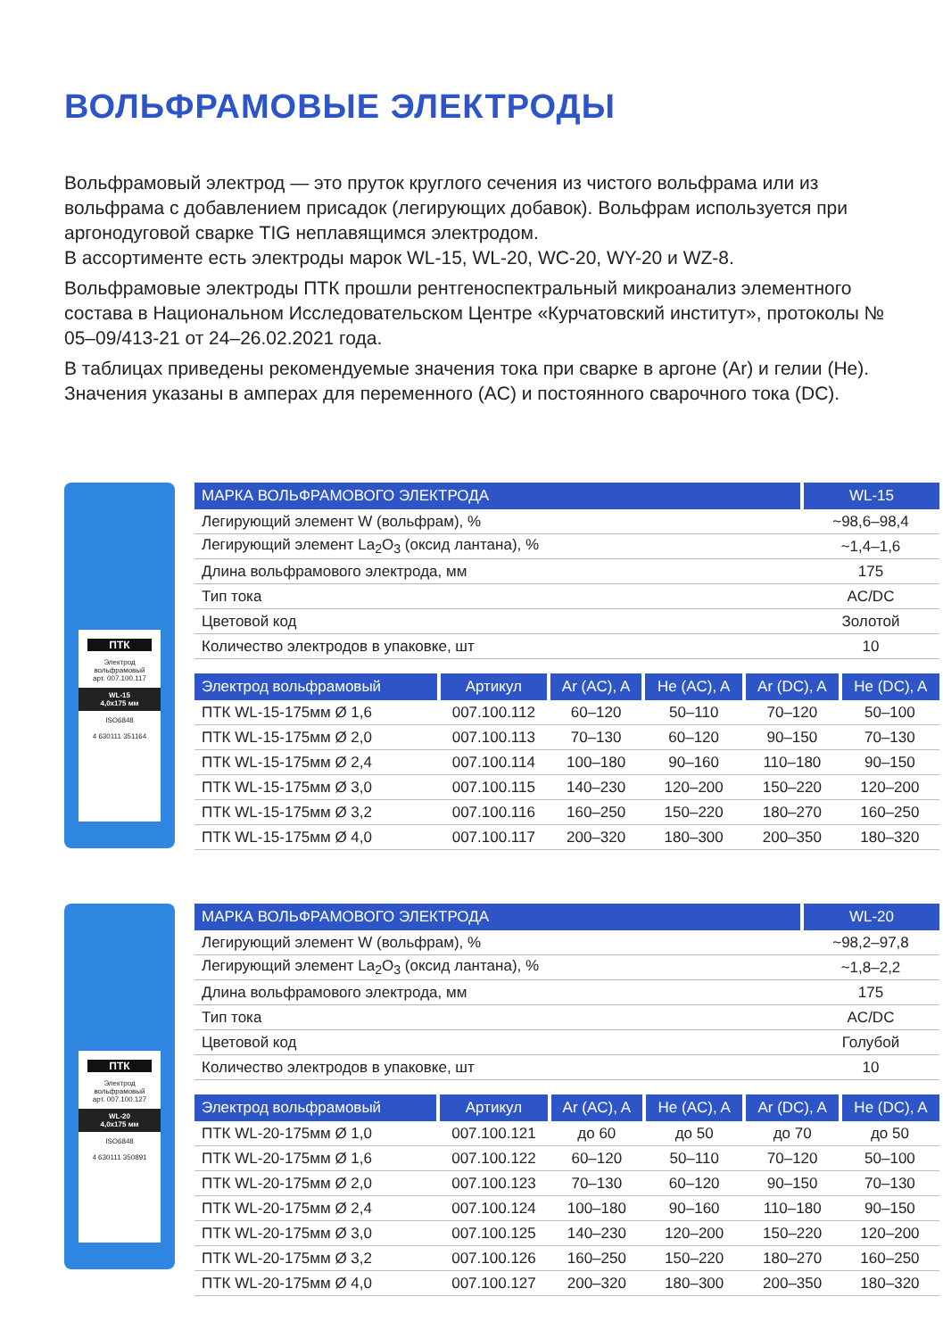ВОЛЬФРАМОВЫЕ ЭЛЕКТРОДЫ
Вольфрамовый электрод — это пруток круглого сечения из чистого вольфрама или из вольфрама с добавлением присадок (легирующих добавок). Вольфрам используется при аргонодуговой сварке TIG неплавящимся электродом.
В ассортименте есть электроды марок WL-15, WL-20, WC-20, WY-20 и WZ-8.
Вольфрамовые электроды ПТК прошли рентгеноспектральный микроанализ элементного состава в Национальном Исследовательском Центре «Курчатовский институт», протоколы № 05–09/413-21 от 24–26.02.2021 года.
В таблицах приведены рекомендуемые значения тока при сварке в аргоне (Ar) и гелии (He). Значения указаны в амперах для переменного (AC) и постоянного сварочного тока (DC).
ПТК
Электрод вольфрамовый
арт. 007.100.117
WL-15
4,0x175 мм
ISO6848
4 630111 351164
| МАРКА ВОЛЬФРАМОВОГО ЭЛЕКТРОДА | WL-15 |
| --- | --- |
| Легирующий элемент W (вольфрам), % | ~98,6–98,4 |
| Легирующий элемент La<sub>2</sub>O<sub>3</sub> (оксид лантана), % | ~1,4–1,6 |
| Длина вольфрамового электрода, мм | 175 |
| Тип тока | AC/DC |
| Цветовой код | Золотой |
| Количество электродов в упаковке, шт | 10 |
| Электрод вольфрамовый | Артикул | Ar (AC), A | He (AC), A | Ar (DC), A | He (DC), A |
| --- | --- | --- | --- | --- | --- |
| ПТК WL-15-175мм Ø 1,6 | 007.100.112 | 60–120 | 50–110 | 70–120 | 50–100 |
| ПТК WL-15-175мм Ø 2,0 | 007.100.113 | 70–130 | 60–120 | 90–150 | 70–130 |
| ПТК WL-15-175мм Ø 2,4 | 007.100.114 | 100–180 | 90–160 | 110–180 | 90–150 |
| ПТК WL-15-175мм Ø 3,0 | 007.100.115 | 140–230 | 120–200 | 150–220 | 120–200 |
| ПТК WL-15-175мм Ø 3,2 | 007.100.116 | 160–250 | 150–220 | 180–270 | 160–250 |
| ПТК WL-15-175мм Ø 4,0 | 007.100.117 | 200–320 | 180–300 | 200–350 | 180–320 |
ПТК
Электрод вольфрамовый
арт. 007.100.127
WL-20
4,0x175 мм
ISO6848
4 630111 350891
| МАРКА ВОЛЬФРАМОВОГО ЭЛЕКТРОДА | WL-20 |
| --- | --- |
| Легирующий элемент W (вольфрам), % | ~98,2–97,8 |
| Легирующий элемент La<sub>2</sub>O<sub>3</sub> (оксид лантана), % | ~1,8–2,2 |
| Длина вольфрамового электрода, мм | 175 |
| Тип тока | AC/DC |
| Цветовой код | Голубой |
| Количество электродов в упаковке, шт | 10 |
| Электрод вольфрамовый | Артикул | Ar (AC), A | He (AC), A | Ar (DC), A | He (DC), A |
| --- | --- | --- | --- | --- | --- |
| ПТК WL-20-175мм Ø 1,0 | 007.100.121 | до 60 | до 50 | до 70 | до 50 |
| ПТК WL-20-175мм Ø 1,6 | 007.100.122 | 60–120 | 50–110 | 70–120 | 50–100 |
| ПТК WL-20-175мм Ø 2,0 | 007.100.123 | 70–130 | 60–120 | 90–150 | 70–130 |
| ПТК WL-20-175мм Ø 2,4 | 007.100.124 | 100–180 | 90–160 | 110–180 | 90–150 |
| ПТК WL-20-175мм Ø 3,0 | 007.100.125 | 140–230 | 120–200 | 150–220 | 120–200 |
| ПТК WL-20-175мм Ø 3,2 | 007.100.126 | 160–250 | 150–220 | 180–270 | 160–250 |
| ПТК WL-20-175мм Ø 4,0 | 007.100.127 | 200–320 | 180–300 | 200–350 | 180–320 |